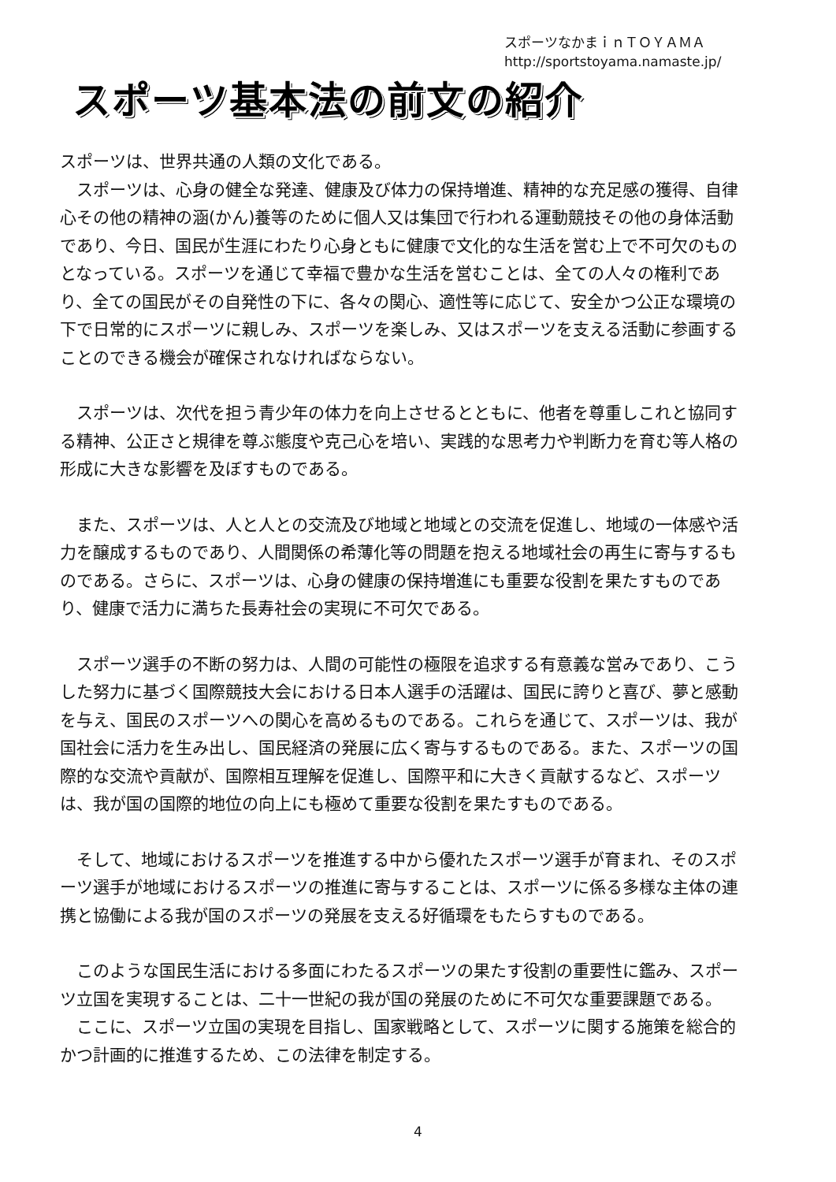スポーツなかまｉｎＴＯＹＡＭＡ
http://sportstoyama.namaste.jp/
スポーツ基本法の前文の紹介
スポーツは、世界共通の人類の文化である。
　スポーツは、心身の健全な発達、健康及び体力の保持増進、精神的な充足感の獲得、自律心その他の精神の涵(かん)養等のために個人又は集団で行われる運動競技その他の身体活動であり、今日、国民が生涯にわたり心身ともに健康で文化的な生活を営む上で不可欠のものとなっている。スポーツを通じて幸福で豊かな生活を営むことは、全ての人々の権利であり、全ての国民がその自発性の下に、各々の関心、適性等に応じて、安全かつ公正な環境の下で日常的にスポーツに親しみ、スポーツを楽しみ、又はスポーツを支える活動に参画することのできる機会が確保されなければならない。
　スポーツは、次代を担う青少年の体力を向上させるとともに、他者を尊重しこれと協同する精神、公正さと規律を尊ぶ態度や克己心を培い、実践的な思考力や判断力を育む等人格の形成に大きな影響を及ぼすものである。
　また、スポーツは、人と人との交流及び地域と地域との交流を促進し、地域の一体感や活力を醸成するものであり、人間関係の希薄化等の問題を抱える地域社会の再生に寄与するものである。さらに、スポーツは、心身の健康の保持増進にも重要な役割を果たすものであり、健康で活力に満ちた長寿社会の実現に不可欠である。
　スポーツ選手の不断の努力は、人間の可能性の極限を追求する有意義な営みであり、こうした努力に基づく国際競技大会における日本人選手の活躍は、国民に誇りと喜び、夢と感動を与え、国民のスポーツへの関心を高めるものである。これらを通じて、スポーツは、我が国社会に活力を生み出し、国民経済の発展に広く寄与するものである。また、スポーツの国際的な交流や貢献が、国際相互理解を促進し、国際平和に大きく貢献するなど、スポーツは、我が国の国際的地位の向上にも極めて重要な役割を果たすものである。
　そして、地域におけるスポーツを推進する中から優れたスポーツ選手が育まれ、そのスポーツ選手が地域におけるスポーツの推進に寄与することは、スポーツに係る多様な主体の連携と協働による我が国のスポーツの発展を支える好循環をもたらすものである。
　このような国民生活における多面にわたるスポーツの果たす役割の重要性に鑑み、スポーツ立国を実現することは、二十一世紀の我が国の発展のために不可欠な重要課題である。
　ここに、スポーツ立国の実現を目指し、国家戦略として、スポーツに関する施策を総合的かつ計画的に推進するため、この法律を制定する。
4